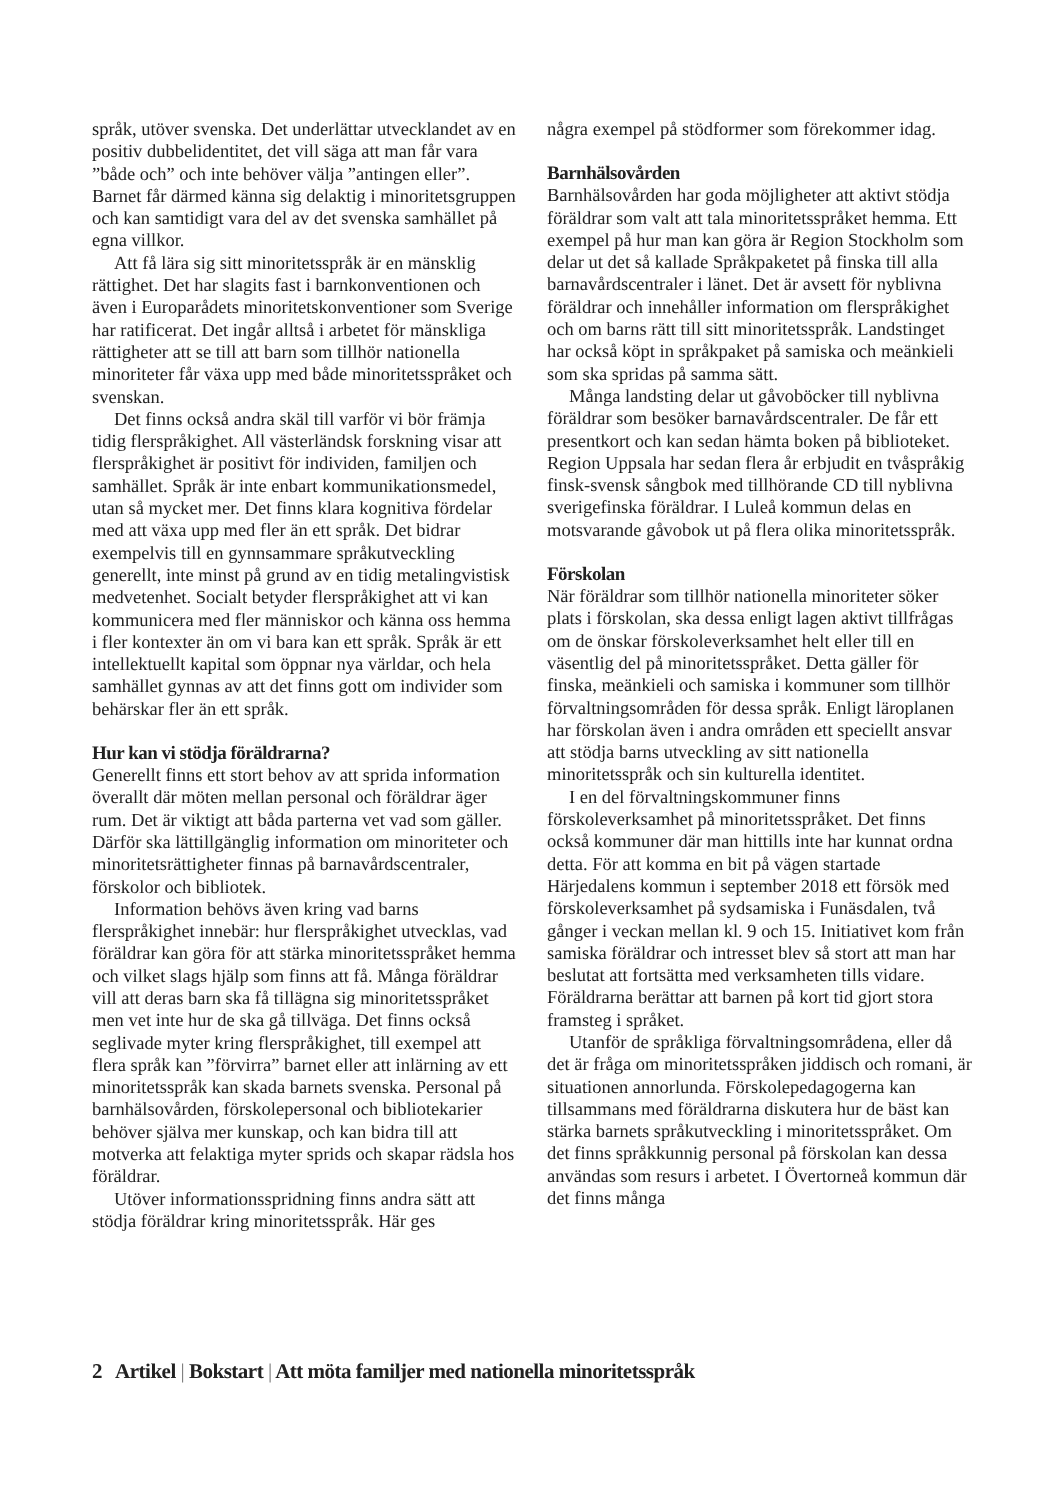språk, utöver svenska. Det underlättar utvecklandet av en positiv dubbelidentitet, det vill säga att man får vara ”både och” och inte behöver välja ”antingen eller”. Barnet får därmed känna sig delaktig i minoritetsgruppen och kan samtidigt vara del av det svenska samhället på egna villkor.
Att få lära sig sitt minoritetsspråk är en mänsklig rättighet. Det har slagits fast i barnkonventionen och även i Europarådets minoritetskonventioner som Sverige har ratificerat. Det ingår alltså i arbetet för mänskliga rättigheter att se till att barn som tillhör nationella minoriteter får växa upp med både minoritetsspråket och svenskan.
Det finns också andra skäl till varför vi bör främja tidig flerspråkighet. All västerländsk forskning visar att flerspråkighet är positivt för individen, familjen och samhället. Språk är inte enbart kommunikationsmedel, utan så mycket mer. Det finns klara kognitiva fördelar med att växa upp med fler än ett språk. Det bidrar exempelvis till en gynnsammare språkutveckling generellt, inte minst på grund av en tidig metalingvistisk medvetenhet. Socialt betyder flerspråkighet att vi kan kommunicera med fler människor och känna oss hemma i fler kontexter än om vi bara kan ett språk. Språk är ett intellektuellt kapital som öppnar nya världar, och hela samhället gynnas av att det finns gott om individer som behärskar fler än ett språk.
Hur kan vi stödja föräldrarna?
Generellt finns ett stort behov av att sprida information överallt där möten mellan personal och föräldrar äger rum. Det är viktigt att båda parterna vet vad som gäller. Därför ska lättillgänglig information om minoriteter och minoritetsrättigheter finnas på barnavårdscentraler, förskolor och bibliotek.
Information behövs även kring vad barns flerspråkighet innebär: hur flerspråkighet utvecklas, vad föräldrar kan göra för att stärka minoritetsspråket hemma och vilket slags hjälp som finns att få. Många föräldrar vill att deras barn ska få tillägna sig minoritetsspråket men vet inte hur de ska gå tillväga. Det finns också seglivade myter kring flerspråkighet, till exempel att flera språk kan ”förvirra” barnet eller att inlärning av ett minoritetsspråk kan skada barnets svenska. Personal på barnhälsovården, förskolepersonal och bibliotekarier behöver själva mer kunskap, och kan bidra till att motverka att felaktiga myter sprids och skapar rädsla hos föräldrar.
Utöver informationsspridning finns andra sätt att stödja föräldrar kring minoritetsspråk. Här ges
några exempel på stödformer som förekommer idag.
Barnhälsovården
Barnhälsovården har goda möjligheter att aktivt stödja föräldrar som valt att tala minoritetsspråket hemma. Ett exempel på hur man kan göra är Region Stockholm som delar ut det så kallade Språkpaketet på finska till alla barnavårdscentraler i länet. Det är avsett för nyblivna föräldrar och innehåller information om flerspråkighet och om barns rätt till sitt minoritetsspråk. Landstinget har också köpt in språkpaket på samiska och meänkieli som ska spridas på samma sätt.
Många landsting delar ut gåvoböcker till nyblivna föräldrar som besöker barnavårdscentraler. De får ett presentkort och kan sedan hämta boken på biblioteket. Region Uppsala har sedan flera år erbjudit en tvåspråkig finsk-svensk sångbok med tillhörande CD till nyblivna sverigefinska föräldrar. I Luleå kommun delas en motsvarande gåvobok ut på flera olika minoritetsspråk.
Förskolan
När föräldrar som tillhör nationella minoriteter söker plats i förskolan, ska dessa enligt lagen aktivt tillfrågas om de önskar förskoleverksamhet helt eller till en väsentlig del på minoritetsspråket. Detta gäller för finska, meänkieli och samiska i kommuner som tillhör förvaltningsområden för dessa språk. Enligt läroplanen har förskolan även i andra områden ett speciellt ansvar att stödja barns utveckling av sitt nationella minoritetsspråk och sin kulturella identitet.
I en del förvaltningskommuner finns förskoleverksamhet på minoritetsspråket. Det finns också kommuner där man hittills inte har kunnat ordna detta. För att komma en bit på vägen startade Härjedalens kommun i september 2018 ett försök med förskoleverksamhet på sydsamiska i Funäsdalen, två gånger i veckan mellan kl. 9 och 15. Initiativet kom från samiska föräldrar och intresset blev så stort att man har beslutat att fortsätta med verksamheten tills vidare. Föräldrarna berättar att barnen på kort tid gjort stora framsteg i språket.
Utanför de språkliga förvaltningsområdena, eller då det är fråga om minoritetsspråken jiddisch och romani, är situationen annorlunda. Förskolepedagogerna kan tillsammans med föräldrarna diskutera hur de bäst kan stärka barnets språkutveckling i minoritetsspråket. Om det finns språkkunnig personal på förskolan kan dessa användas som resurs i arbetet. I Övertorneå kommun där det finns många
2 Artikel | Bokstart | Att möta familjer med nationella minoritetsspråk